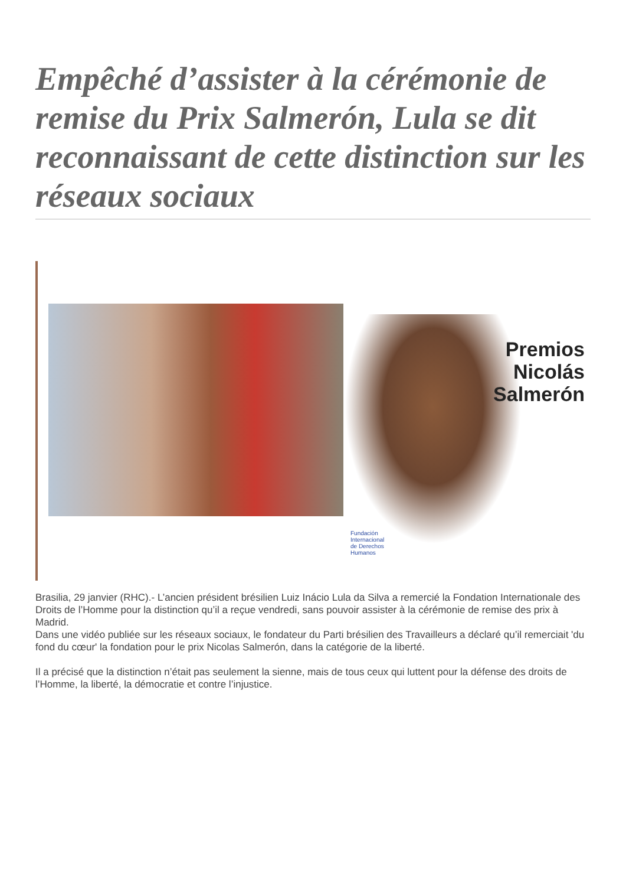Empêché d’assister à la cérémonie de remise du Prix Salmerón, Lula se dit reconnaissant de cette distinction sur les réseaux sociaux
Premios
Nicolás
Salmerón
Fundación
Internacional
de Derechos
Humanos
Brasilia, 29 janvier (RHC).- L’ancien président brésilien Luiz Inácio Lula da Silva a remercié la Fondation Internationale des Droits de l’Homme pour la distinction qu’il a reçue vendredi, sans pouvoir assister à la cérémonie de remise des prix à Madrid.
Dans une vidéo publiée sur les réseaux sociaux, le fondateur du Parti brésilien des Travailleurs a déclaré qu’il remerciait 'du fond du cœur' la fondation pour le prix Nicolas Salmerón, dans la catégorie de la liberté.
Il a précisé que la distinction n’était pas seulement la sienne, mais de tous ceux qui luttent pour la défense des droits de l’Homme, la liberté, la démocratie et contre l’injustice.